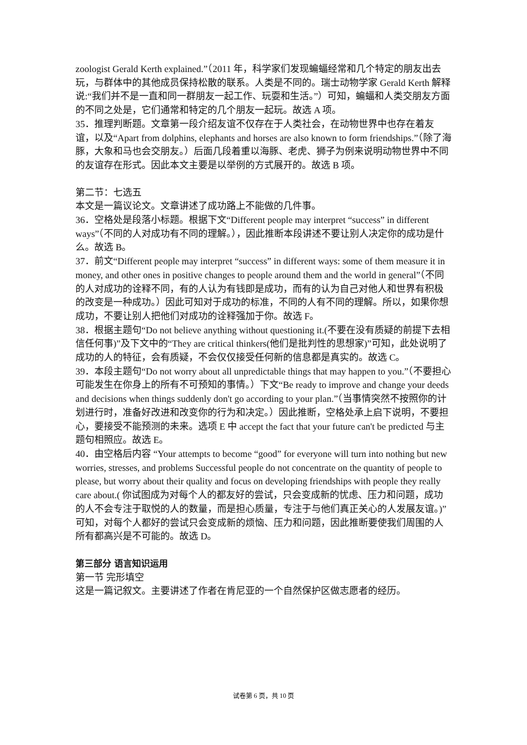zoologist Gerald Kerth explained.”（2011 年，科学家们发现蝙蝠经常和几个特定的朋友出去玩，与群体中的其他成员保持松散的联系。人类是不同的。瑞士动物学家 Gerald Kerth 解释说:“我们并不是一直和同一群朋友一起工作、玩耍和生活。”）可知，蝙蝠和人类交朋友方面的不同之处是，它们通常和特定的几个朋友一起玩。故选 A 项。
35．推理判断题。文章第一段介绍友谊不仅存在于人类社会，在动物世界中也存在着友谊，以及“Apart from dolphins, elephants and horses are also known to form friendships.”（除了海豚，大象和马也会交朋友。）后面几段着重以海豚、老虎、狮子为例来说明动物世界中不同的友谊存在形式。因此本文主要是以举例的方式展开的。故选 B 项。
第二节：七选五
本文是一篇议论文。文章讲述了成功路上不能做的几件事。
36．空格处是段落小标题。根据下文“Different people may interpret “success” in different ways”（不同的人对成功有不同的理解。），因此推断本段讲述不要让别人决定你的成功是什么。故选 B。
37．前文“Different people may interpret “success” in different ways: some of them measure it in money, and other ones in positive changes to people around them and the world in general”（不同的人对成功的诠释不同，有的人认为有钱即是成功，而有的认为自己对他人和世界有积极的改变是一种成功。）因此可知对于成功的标准，不同的人有不同的理解。所以，如果你想成功，不要让别人把他们对成功的诠释强加于你。故选 F。
38．根据主题句“Do not believe anything without questioning it.(不要在没有质疑的前提下去相信任何事)”及下文中的“They are critical thinkers(他们是批判性的思想家)”可知，此处说明了成功的人的特征，会有质疑，不会仅仅接受任何新的信息都是真实的。故选 C。
39．本段主题句“Do not worry about all unpredictable things that may happen to you.”（不要担心可能发生在你身上的所有不可预知的事情。）下文“Be ready to improve and change your deeds and decisions when things suddenly don't go according to your plan.”（当事情突然不按照你的计划进行时，准备好改进和改变你的行为和决定。）因此推断，空格处承上启下说明，不要担心，要接受不能预测的未来。选项 E 中 accept the fact that your future can't be predicted 与主题句相照应。故选 E。
40．由空格后内容 “Your attempts to become “good” for everyone will turn into nothing but new worries, stresses, and problems Successful people do not concentrate on the quantity of people to please, but worry about their quality and focus on developing friendships with people they really care about.( 你试图成为对每个人的都友好的尝试，只会变成新的忧虑、压力和问题，成功的人不会专注于取悦的人的数量，而是担心质量，专注于与他们真正关心的人发展友谊。)”可知，对每个人都好的尝试只会变成新的烦恼、压力和问题，因此推断要使我们周围的人所有都高兴是不可能的。故选 D。
第三部分 语言知识运用
第一节 完形填空
这是一篇记叙文。主要讲述了作者在肯尼亚的一个自然保护区做志愿者的经历。
试卷第 6 页，共 10 页